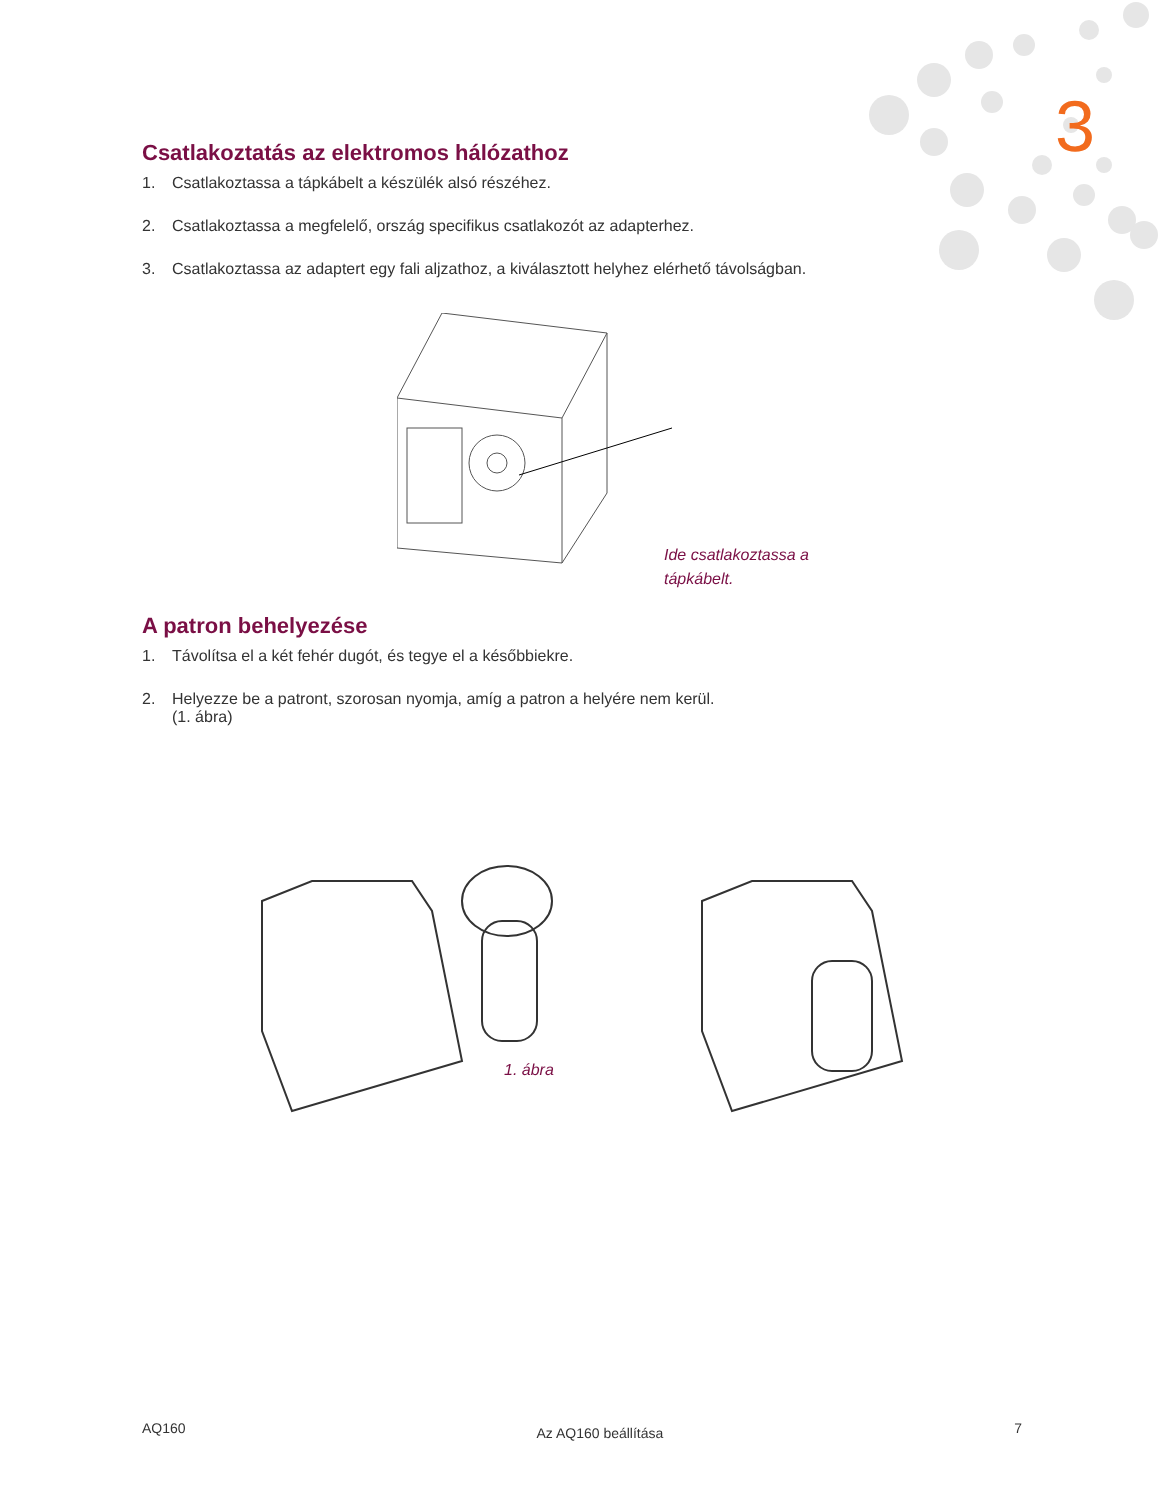3
Csatlakoztatás az elektromos hálózathoz
1. Csatlakoztassa a tápkábelt a készülék alsó részéhez.
2. Csatlakoztassa a megfelelő, ország specifikus csatlakozót az adapterhez.
3. Csatlakoztassa az adaptert egy fali aljzathoz, a kiválasztott helyhez elérhető távolságban.
Ide csatlakoztassa a
tápkábelt.
A patron behelyezése
1. Távolítsa el a két fehér dugót, és tegye el a későbbiekre.
2. Helyezze be a patront, szorosan nyomja, amíg a patron a helyére nem kerül.
(1. ábra)
1. ábra
AQ160 Az AQ160 beállítása 7